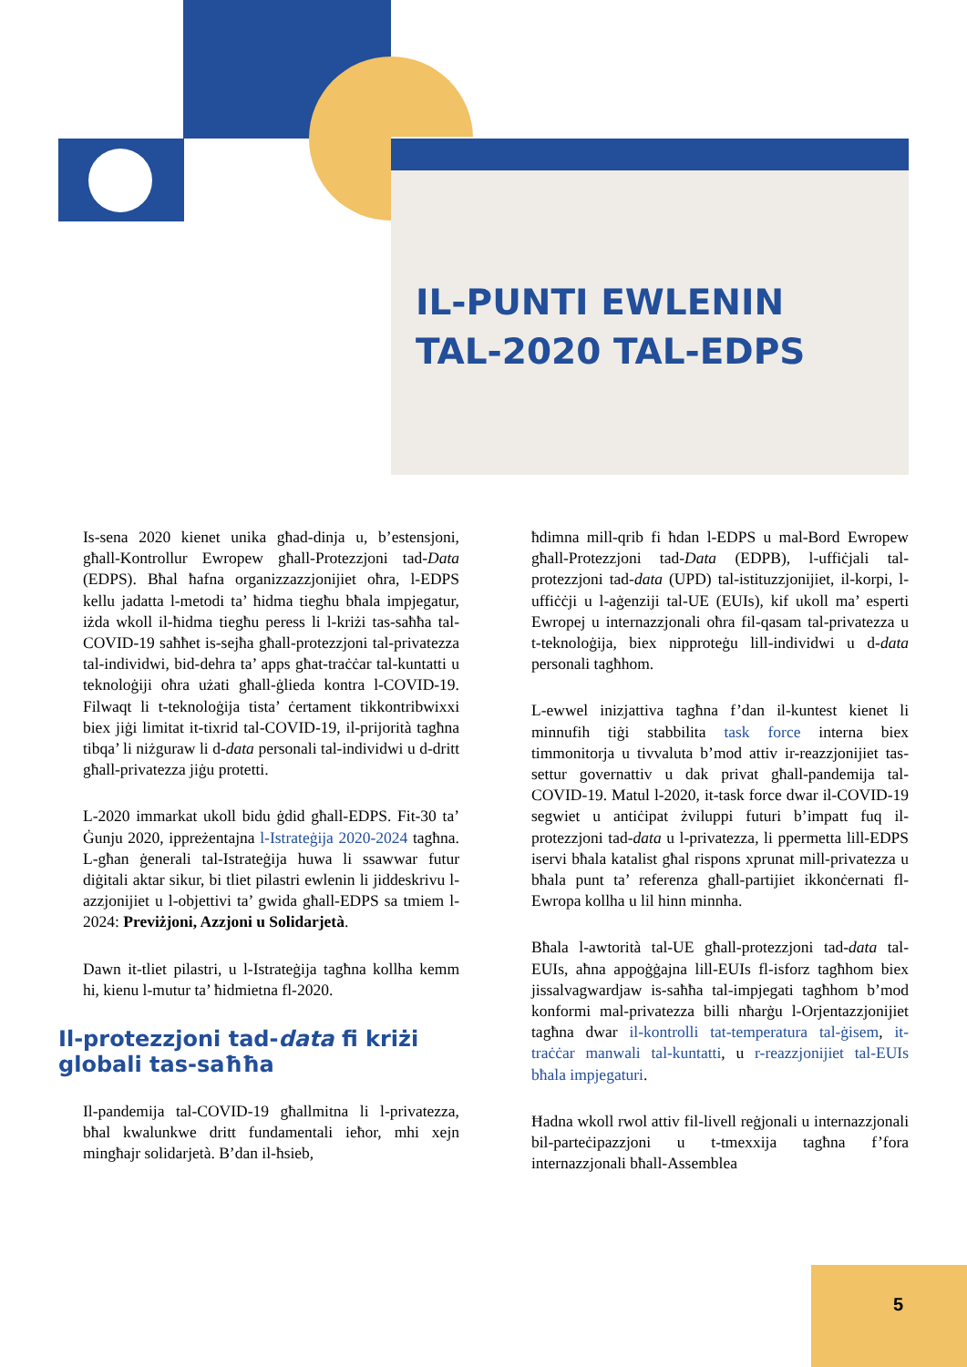IL-PUNTI EWLENIN
TAL-2020 TAL-EDPS
Is-sena 2020 kienet unika għad-dinja u, b’estensjoni, għall-Kontrollur Ewropew għall-Protezzjoni tad-Data (EDPS). Bħal ħafna organizzazzjonijiet oħra, l-EDPS kellu jadatta l-metodi ta’ ħidma tiegħu bħala impjegatur, iżda wkoll il-ħidma tiegħu peress li l-kriżi tas-saħħa tal-COVID-19 saħħet is-sejħa għall-protezzjoni tal-privatezza tal-individwi, bid-dehra ta’ apps għat-traċċar tal-kuntatti u teknoloġiji oħra użati għall-ġlieda kontra l-COVID-19. Filwaqt li t-teknoloġija tista’ ċertament tikkontribwixxi biex jiġi limitat it-tixrid tal-COVID-19, il-prijorità tagħna tibqa’ li niżguraw li d-data personali tal-individwi u d-dritt għall-privatezza jiġu protetti.
L-2020 immarkat ukoll bidu ġdid għall-EDPS. Fit-30 ta’ Ġunju 2020, ippreżentajna l-Istrateġija 2020-2024 tagħna. L-għan ġenerali tal-Istrateġija huwa li ssawwar futur diġitali aktar sikur, bi tliet pilastri ewlenin li jiddeskrivu l-azzjonijiet u l-objettivi ta’ gwida għall-EDPS sa tmiem l-2024: Previżjoni, Azzjoni u Solidarjetà.
Dawn it-tliet pilastri, u l-Istrateġija tagħna kollha kemm hi, kienu l-mutur ta’ ħidmietna fl-2020.
Il-protezzjoni tad-data fi kriżi globali tas-saħħa
Il-pandemija tal-COVID-19 għallmitna li l-privatezza, bħal kwalunkwe dritt fundamentali ieħor, mhi xejn mingħajr solidarjetà. B’dan il-ħsieb,
ħdimna mill-qrib fi ħdan l-EDPS u mal-Bord Ewropew għall-Protezzjoni tad-Data (EDPB), l-uffiċjali tal-protezzjoni tad-data (UPD) tal-istituzzjonijiet, il-korpi, l-uffiċċji u l-aġenziji tal-UE (EUIs), kif ukoll ma’ esperti Ewropej u internazzjonali oħra fil-qasam tal-privatezza u t-teknoloġija, biex nipproteġu lill-individwi u d-data personali tagħhom.
L-ewwel inizjattiva tagħna f’dan il-kuntest kienet li minnufih tiġi stabbilita task force interna biex timmonitorja u tivvaluta b’mod attiv ir-reazzjonijiet tas-settur governattiv u dak privat għall-pandemija tal-COVID-19. Matul l-2020, it-task force dwar il-COVID-19 segwiet u antiċipat żviluppi futuri b’impatt fuq il-protezzjoni tad-data u l-privatezza, li ppermetta lill-EDPS iservi bħala katalist għal rispons xprunat mill-privatezza u bħala punt ta’ referenza għall-partijiet ikkonċernati fl-Ewropa kollha u lil hinn minnha.
Bħala l-awtorità tal-UE għall-protezzjoni tad-data tal-EUIs, aħna appoġġajna lill-EUIs fl-isforz tagħhom biex jissalvagwardjaw is-saħħa tal-impjegati tagħhom b’mod konformi mal-privatezza billi nħarġu l-Orjentazzjonijiet tagħna dwar il-kontrolli tat-temperatura tal-ġisem, it-traċċar manwali tal-kuntatti, u r-reazzjonijiet tal-EUIs bħala impjegaturi.
Ħadna wkoll rwol attiv fil-livell reġjonali u internazzjonali bil-parteċipazzjoni u t-tmexxija tagħna f’fora internazzjonali bħall-Assemblea
5